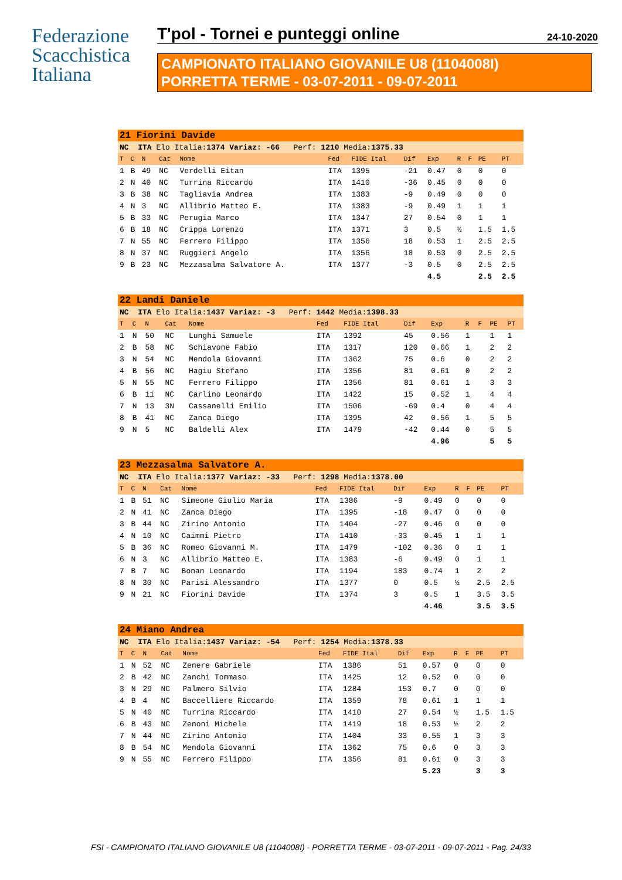Federazione
Scacchistica
Italiana
T'pol - Tornei e punteggi online 24-10-2020
CAMPIONATO ITALIANO GIOVANILE U8 (1104008I)
PORRETTA TERME - 03-07-2011 - 09-07-2011
| 21 Fiorini Davide | | | | | | | | | | | | |
| NC ITA Elo Italia: 1374 Variaz: -66 Perf: 1210 Media: 1375.33 | | | | | | | | | | | | |
| T | C | N | Cat | Nome | Fed | FIDE Ital | Dif | Exp | R | F | PE | PT |
| 1 | B | 49 | NC | Verdelli Eitan | ITA | 1395 | -21 | 0.47 | 0 | | 0 | 0 |
| 2 | N | 40 | NC | Turrina Riccardo | ITA | 1410 | -36 | 0.45 | 0 | | 0 | 0 |
| 3 | B | 38 | NC | Tagliavia Andrea | ITA | 1383 | -9 | 0.49 | 0 | | 0 | 0 |
| 4 | N | 3 | NC | Allibrio Matteo E. | ITA | 1383 | -9 | 0.49 | 1 | | 1 | 1 |
| 5 | B | 33 | NC | Perugia Marco | ITA | 1347 | 27 | 0.54 | 0 | | 1 | 1 |
| 6 | B | 18 | NC | Crippa Lorenzo | ITA | 1371 | 3 | 0.5 | ½ | | 1.5 | 1.5 |
| 7 | N | 55 | NC | Ferrero Filippo | ITA | 1356 | 18 | 0.53 | 1 | | 2.5 | 2.5 |
| 8 | N | 37 | NC | Ruggieri Angelo | ITA | 1356 | 18 | 0.53 | 0 | | 2.5 | 2.5 |
| 9 | B | 23 | NC | Mezzasalma Salvatore A. | ITA | 1377 | -3 | 0.5 | 0 | | 2.5 | 2.5 |
| | | | | | | | | 4.5 | | | 2.5 | 2.5 |
| 22 Landi Daniele | | | | | | | | | | | | |
| NC ITA Elo Italia: 1437 Variaz: -3 Perf: 1442 Media: 1398.33 | | | | | | | | | | | | |
| T | C | N | Cat | Nome | Fed | FIDE Ital | Dif | Exp | R | F | PE | PT |
| 1 | N | 50 | NC | Lunghi Samuele | ITA | 1392 | 45 | 0.56 | 1 | | 1 | 1 |
| 2 | B | 58 | NC | Schiavone Fabio | ITA | 1317 | 120 | 0.66 | 1 | | 2 | 2 |
| 3 | N | 54 | NC | Mendola Giovanni | ITA | 1362 | 75 | 0.6 | 0 | | 2 | 2 |
| 4 | B | 56 | NC | Hagiu Stefano | ITA | 1356 | 81 | 0.61 | 0 | | 2 | 2 |
| 5 | N | 55 | NC | Ferrero Filippo | ITA | 1356 | 81 | 0.61 | 1 | | 3 | 3 |
| 6 | B | 11 | NC | Carlino Leonardo | ITA | 1422 | 15 | 0.52 | 1 | | 4 | 4 |
| 7 | N | 13 | 3N | Cassanelli Emilio | ITA | 1506 | -69 | 0.4 | 0 | | 4 | 4 |
| 8 | B | 41 | NC | Zanca Diego | ITA | 1395 | 42 | 0.56 | 1 | | 5 | 5 |
| 9 | N | 5 | NC | Baldelli Alex | ITA | 1479 | -42 | 0.44 | 0 | | 5 | 5 |
| | | | | | | | | 4.96 | | | 5 | 5 |
| 23 Mezzasalma Salvatore A. | | | | | | | | | | | | |
| NC ITA Elo Italia: 1377 Variaz: -33 Perf: 1298 Media: 1378.00 | | | | | | | | | | | | |
| T | C | N | Cat | Nome | Fed | FIDE Ital | Dif | Exp | R | F | PE | PT |
| 1 | B | 51 | NC | Simeone Giulio Maria | ITA | 1386 | -9 | 0.49 | 0 | | 0 | 0 |
| 2 | N | 41 | NC | Zanca Diego | ITA | 1395 | -18 | 0.47 | 0 | | 0 | 0 |
| 3 | B | 44 | NC | Zirino Antonio | ITA | 1404 | -27 | 0.46 | 0 | | 0 | 0 |
| 4 | N | 10 | NC | Caimmi Pietro | ITA | 1410 | -33 | 0.45 | 1 | | 1 | 1 |
| 5 | B | 36 | NC | Romeo Giovanni M. | ITA | 1479 | -102 | 0.36 | 0 | | 1 | 1 |
| 6 | N | 3 | NC | Allibrio Matteo E. | ITA | 1383 | -6 | 0.49 | 0 | | 1 | 1 |
| 7 | B | 7 | NC | Bonan Leonardo | ITA | 1194 | 183 | 0.74 | 1 | | 2 | 2 |
| 8 | N | 30 | NC | Parisi Alessandro | ITA | 1377 | 0 | 0.5 | ½ | | 2.5 | 2.5 |
| 9 | N | 21 | NC | Fiorini Davide | ITA | 1374 | 3 | 0.5 | 1 | | 3.5 | 3.5 |
| | | | | | | | | 4.46 | | | 3.5 | 3.5 |
| 24 Miano Andrea | | | | | | | | | | | | |
| NC ITA Elo Italia: 1437 Variaz: -54 Perf: 1254 Media: 1378.33 | | | | | | | | | | | | |
| T | C | N | Cat | Nome | Fed | FIDE Ital | Dif | Exp | R | F | PE | PT |
| 1 | N | 52 | NC | Zenere Gabriele | ITA | 1386 | 51 | 0.57 | 0 | | 0 | 0 |
| 2 | B | 42 | NC | Zanchi Tommaso | ITA | 1425 | 12 | 0.52 | 0 | | 0 | 0 |
| 3 | N | 29 | NC | Palmero Silvio | ITA | 1284 | 153 | 0.7 | 0 | | 0 | 0 |
| 4 | B | 4 | NC | Baccelliere Riccardo | ITA | 1359 | 78 | 0.61 | 1 | | 1 | 1 |
| 5 | N | 40 | NC | Turrina Riccardo | ITA | 1410 | 27 | 0.54 | ½ | | 1.5 | 1.5 |
| 6 | B | 43 | NC | Zenoni Michele | ITA | 1419 | 18 | 0.53 | ½ | | 2 | 2 |
| 7 | N | 44 | NC | Zirino Antonio | ITA | 1404 | 33 | 0.55 | 1 | | 3 | 3 |
| 8 | B | 54 | NC | Mendola Giovanni | ITA | 1362 | 75 | 0.6 | 0 | | 3 | 3 |
| 9 | N | 55 | NC | Ferrero Filippo | ITA | 1356 | 81 | 0.61 | 0 | | 3 | 3 |
| | | | | | | | | 5.23 | | | 3 | 3 |
FSI - CAMPIONATO ITALIANO GIOVANILE U8 (1104008I) - PORRETTA TERME - 03-07-2011 - 09-07-2011 - Pag. 24/33